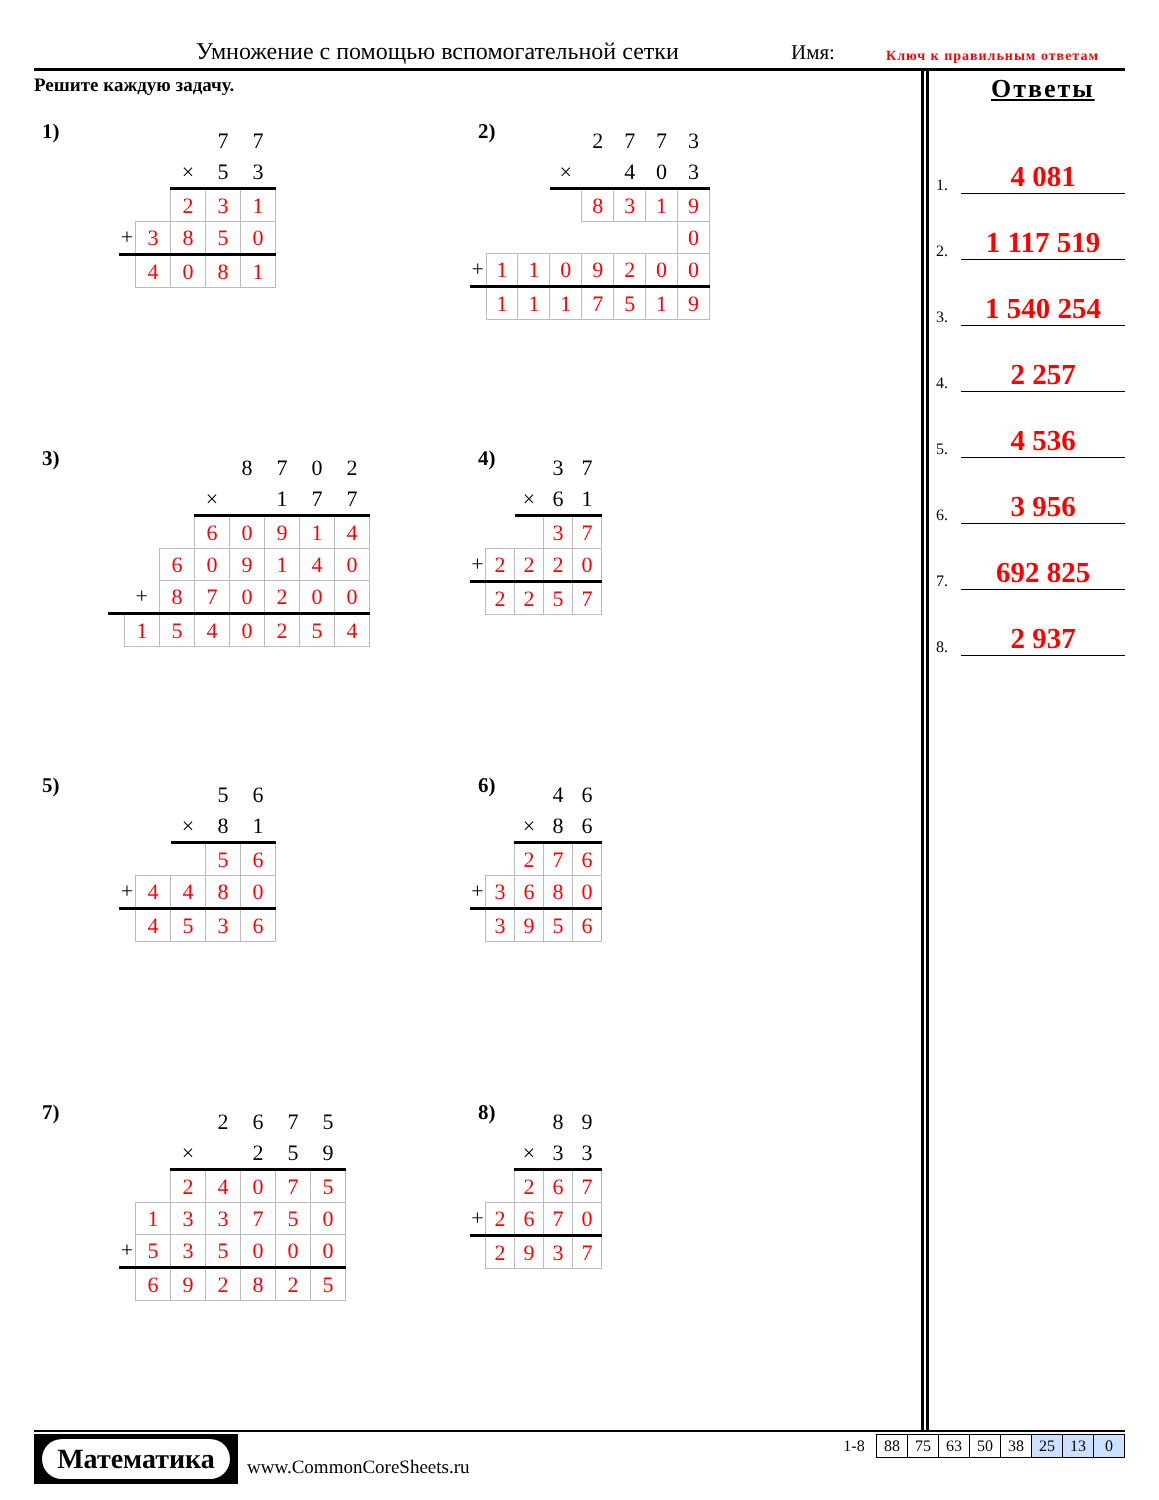Умножение с помощью вспомогательной сетки Имя: Ключ к правильным ответам
Решите каждую задачу.
1)
| | | | 7 | 7 |
| | | × | 5 | 3 |
| | | 2 | 3 | 1 |
| + | 3 | 8 | 5 | 0 |
| | 4 | 0 | 8 | 1 |
2)
| | | | | 2 | 7 | 7 | 3 |
| | | | × | | 4 | 0 | 3 |
| | | | | 8 | 3 | 1 | 9 |
| | | | | | | | 0 |
| + | 1 | 1 | 0 | 9 | 2 | 0 | 0 |
| | 1 | 1 | 1 | 7 | 5 | 1 | 9 |
3)
| | | | | 8 | 7 | 0 | 2 |
| | | | × | | 1 | 7 | 7 |
| | | | 6 | 0 | 9 | 1 | 4 |
| | | 6 | 0 | 9 | 1 | 4 | 0 |
| | + | 8 | 7 | 0 | 2 | 0 | 0 |
| | 1 | 5 | 4 | 0 | 2 | 5 | 4 |
4)
| | | | 3 | 7 |
| | | × | 6 | 1 |
| | | | 3 | 7 |
| + | 2 | 2 | 2 | 0 |
| | 2 | 2 | 5 | 7 |
5)
| | | | 5 | 6 |
| | | × | 8 | 1 |
| | | | 5 | 6 |
| + | 4 | 4 | 8 | 0 |
| | 4 | 5 | 3 | 6 |
6)
| | | | 4 | 6 |
| | | × | 8 | 6 |
| | | 2 | 7 | 6 |
| + | 3 | 6 | 8 | 0 |
| | 3 | 9 | 5 | 6 |
7)
| | | | 2 | 6 | 7 | 5 |
| | | × | | 2 | 5 | 9 |
| | | 2 | 4 | 0 | 7 | 5 |
| | 1 | 3 | 3 | 7 | 5 | 0 |
| + | 5 | 3 | 5 | 0 | 0 | 0 |
| | 6 | 9 | 2 | 8 | 2 | 5 |
8)
| | | | 8 | 9 |
| | | × | 3 | 3 |
| | | 2 | 6 | 7 |
| + | 2 | 6 | 7 | 0 |
| | 2 | 9 | 3 | 7 |
Ответы
1. 4 081
2. 1 117 519
3. 1 540 254
4. 2 257
5. 4 536
6. 3 956
7. 692 825
8. 2 937
Математика
www.CommonCoreSheets.ru
| 1-8 | 88 | 75 | 63 | 50 | 38 | 25 | 13 | 0 |